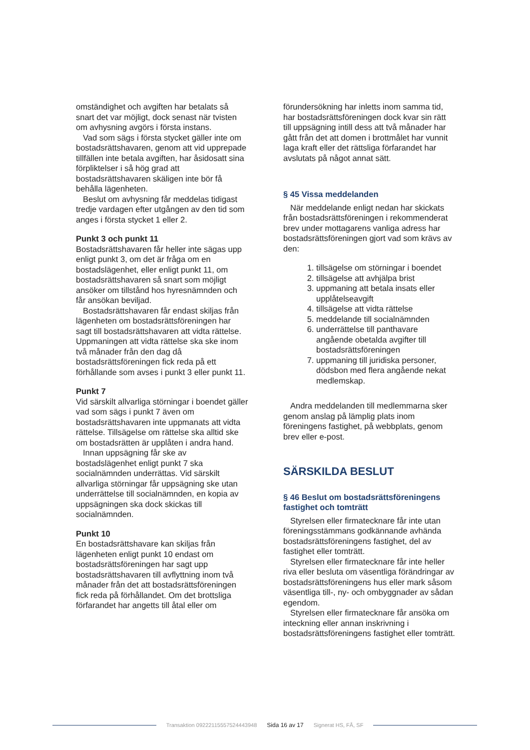omständighet och avgiften har betalats så snart det var möjligt, dock senast när tvisten om avhysning avgörs i första instans.
Vad som sägs i första stycket gäller inte om bostadsrättshavaren, genom att vid upprepade tillfällen inte betala avgiften, har åsidosatt sina förpliktelser i så hög grad att bostadsrättshavaren skäligen inte bör få behålla lägenheten.
Beslut om avhysning får meddelas tidigast tredje vardagen efter utgången av den tid som anges i första stycket 1 eller 2.
Punkt 3 och punkt 11
Bostadsrättshavaren får heller inte sägas upp enligt punkt 3, om det är fråga om en bostadslägenhet, eller enligt punkt 11, om bostadsrättshavaren så snart som möjligt ansöker om tillstånd hos hyresnämnden och får ansökan beviljad.
Bostadsrättshavaren får endast skiljas från lägenheten om bostadsrättsföreningen har sagt till bostadsrättshavaren att vidta rättelse. Uppmaningen att vidta rättelse ska ske inom två månader från den dag då bostadsrättsföreningen fick reda på ett förhållande som avses i punkt 3 eller punkt 11.
Punkt 7
Vid särskilt allvarliga störningar i boendet gäller vad som sägs i punkt 7 även om bostadsrättshavaren inte uppmanats att vidta rättelse. Tillsägelse om rättelse ska alltid ske om bostadsrätten är upplåten i andra hand.
Innan uppsägning får ske av bostadslägenhet enligt punkt 7 ska socialnämnden underrättas. Vid särskilt allvarliga störningar får uppsägning ske utan underrättelse till socialnämnden, en kopia av uppsägningen ska dock skickas till socialnämnden.
Punkt 10
En bostadsrättshavare kan skiljas från lägenheten enligt punkt 10 endast om bostadsrättsföreningen har sagt upp bostadsrättshavaren till avflyttning inom två månader från det att bostadsrättsföreningen fick reda på förhållandet. Om det brottsliga förfarandet har angetts till åtal eller om
förundersökning har inletts inom samma tid, har bostadsrättsföreningen dock kvar sin rätt till uppsägning intill dess att två månader har gått från det att domen i brottmålet har vunnit laga kraft eller det rättsliga förfarandet har avslutats på något annat sätt.
§ 45 Vissa meddelanden
När meddelande enligt nedan har skickats från bostadsrättsföreningen i rekommenderat brev under mottagarens vanliga adress har bostadsrättsföreningen gjort vad som krävs av den:
1. tillsägelse om störningar i boendet
2. tillsägelse att avhjälpa brist
3. uppmaning att betala insats eller upplåtelseavgift
4. tillsägelse att vidta rättelse
5. meddelande till socialnämnden
6. underrättelse till panthavare angående obetalda avgifter till bostadsrättsföreningen
7. uppmaning till juridiska personer, dödsbon med flera angående nekat medlemskap.
Andra meddelanden till medlemmarna sker genom anslag på lämplig plats inom föreningens fastighet, på webbplats, genom brev eller e-post.
SÄRSKILDA BESLUT
§ 46 Beslut om bostadsrättsföreningens fastighet och tomträtt
Styrelsen eller firmatecknare får inte utan föreningsstämmans godkännande avhända bostadsrättsföreningens fastighet, del av fastighet eller tomträtt.
Styrelsen eller firmatecknare får inte heller riva eller besluta om väsentliga förändringar av bostadsrättsföreningens hus eller mark såsom väsentliga till-, ny- och ombyggnader av sådan egendom.
Styrelsen eller firmatecknare får ansöka om inteckning eller annan inskrivning i bostadsrättsföreningens fastighet eller tomträtt.
Transaktion 09222115557524443948 Sida 16 av 17 Signerat HS, FÅ, SF